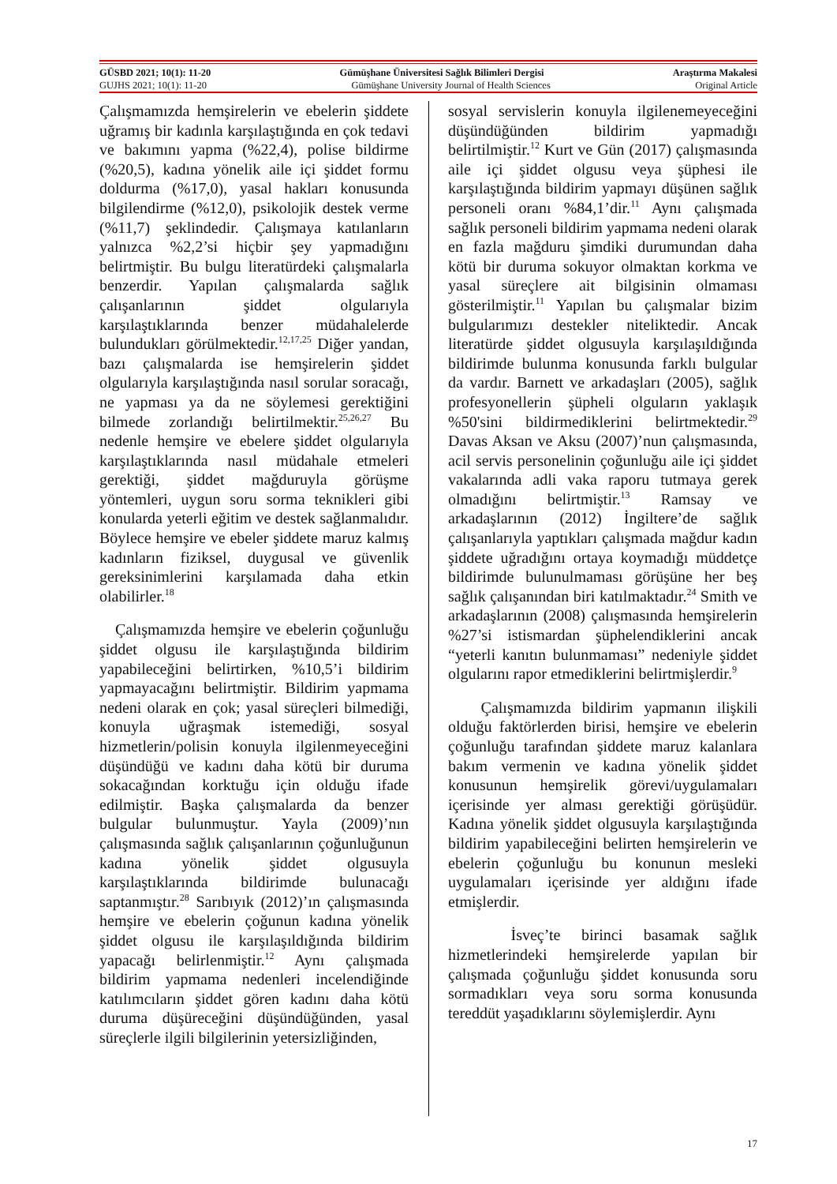GÜSBD 2021; 10(1): 11-20 Gümüşhane Üniversitesi Sağlık Bilimleri Dergisi Araştırma Makalesi
GUJHS 2021; 10(1): 11-20 Gümüşhane University Journal of Health Sciences Original Article
Çalışmamızda hemşirelerin ve ebelerin şiddete uğramış bir kadınla karşılaştığında en çok tedavi ve bakımını yapma (%22,4), polise bildirme (%20,5), kadına yönelik aile içi şiddet formu doldurma (%17,0), yasal hakları konusunda bilgilendirme (%12,0), psikolojik destek verme (%11,7) şeklindedir. Çalışmaya katılanların yalnızca %2,2’si hiçbir şey yapmadığını belirtmiştir. Bu bulgu literatürdeki çalışmalarla benzerdir. Yapılan çalışmalarda sağlık çalışanlarının şiddet olgularıyla karşılaştıklarında benzer müdahalelerde bulundukları görülmektedir.<sup>12,17,25</sup> Diğer yandan, bazı çalışmalarda ise hemşirelerin şiddet olgularıyla karşılaştığında nasıl sorular soracağı, ne yapması ya da ne söylemesi gerektiğini bilmede zorlandığı belirtilmektir.<sup>25,26,27</sup> Bu nedenle hemşire ve ebelere şiddet olgularıyla karşılaştıklarında nasıl müdahale etmeleri gerektiği, şiddet mağduruyla görüşme yöntemleri, uygun soru sorma teknikleri gibi konularda yeterli eğitim ve destek sağlanmalıdır. Böylece hemşire ve ebeler şiddete maruz kalmış kadınların fiziksel, duygusal ve güvenlik gereksinimlerini karşılamada daha etkin olabilirler.<sup>18</sup>
Çalışmamızda hemşire ve ebelerin çoğunluğu şiddet olgusu ile karşılaştığında bildirim yapabileceğini belirtirken, %10,5’i bildirim yapmayacağını belirtmiştir. Bildirim yapmama nedeni olarak en çok; yasal süreçleri bilmediği, konuyla uğraşmak istemediği, sosyal hizmetlerin/polisin konuyla ilgilenmeyeceğini düşündüğü ve kadını daha kötü bir duruma sokacağından korktuğu için olduğu ifade edilmiştir. Başka çalışmalarda da benzer bulgular bulunmuştur. Yayla (2009)’nın çalışmasında sağlık çalışanlarının çoğunluğunun kadına yönelik şiddet olgusuyla karşılaştıklarında bildirimde bulunacağı saptanmıştır.<sup>28</sup> Sarıbıyık (2012)’ın çalışmasında hemşire ve ebelerin çoğunun kadına yönelik şiddet olgusu ile karşılaşıldığında bildirim yapacağı belirlenmiştir.<sup>12</sup> Aynı çalışmada bildirim yapmama nedenleri incelendiğinde katılımcıların şiddet gören kadını daha kötü duruma düşüreceğini düşündüğünden, yasal süreçlerle ilgili bilgilerinin yetersizliğinden,
sosyal servislerin konuyla ilgilenemeyeceğini düşündüğünden bildirim yapmadığı belirtilmiştir.<sup>12</sup> Kurt ve Gün (2017) çalışmasında aile içi şiddet olgusu veya şüphesi ile karşılaştığında bildirim yapmayı düşünen sağlık personeli oranı %84,1’dir.<sup>11</sup> Aynı çalışmada sağlık personeli bildirim yapmama nedeni olarak en fazla mağduru şimdiki durumundan daha kötü bir duruma sokuyor olmaktan korkma ve yasal süreçlere ait bilgisinin olmaması gösterilmiştir.<sup>11</sup> Yapılan bu çalışmalar bizim bulgularımızı destekler niteliktedir. Ancak literatürde şiddet olgusuyla karşılaşıldığında bildirimde bulunma konusunda farklı bulgular da vardır. Barnett ve arkadaşları (2005), sağlık profesyonellerin şüpheli olguların yaklaşık %50'sini bildirmediklerini belirtmektedir.<sup>29</sup> Davas Aksan ve Aksu (2007)’nun çalışmasında, acil servis personelinin çoğunluğu aile içi şiddet vakalarında adli vaka raporu tutmaya gerek olmadığını belirtmiştir.<sup>13</sup> Ramsay ve arkadaşlarının (2012) İngiltere’de sağlık çalışanlarıyla yaptıkları çalışmada mağdur kadın şiddete uğradığını ortaya koymadığı müddetçe bildirimde bulunulmaması görüşüne her beş sağlık çalışanından biri katılmaktadır.<sup>24</sup> Smith ve arkadaşlarının (2008) çalışmasında hemşirelerin %27’si istismardan şüphelendiklerini ancak “yeterli kanıtın bulunmaması” nedeniyle şiddet olgularını rapor etmediklerini belirtmişlerdir.<sup>9</sup>
Çalışmamızda bildirim yapmanın ilişkili olduğu faktörlerden birisi, hemşire ve ebelerin çoğunluğu tarafından şiddete maruz kalanlara bakım vermenin ve kadına yönelik şiddet konusunun hemşirelik görevi/uygulamaları içerisinde yer alması gerektiği görüşüdür. Kadına yönelik şiddet olgusuyla karşılaştığında bildirim yapabileceğini belirten hemşirelerin ve ebelerin çoğunluğu bu konunun mesleki uygulamaları içerisinde yer aldığını ifade etmişlerdir.
İsveç’te birinci basamak sağlık hizmetlerindeki hemşirelerde yapılan bir çalışmada çoğunluğu şiddet konusunda soru sormadıkları veya soru sorma konusunda tereddüt yaşadıklarını söylemişlerdir. Aynı
17